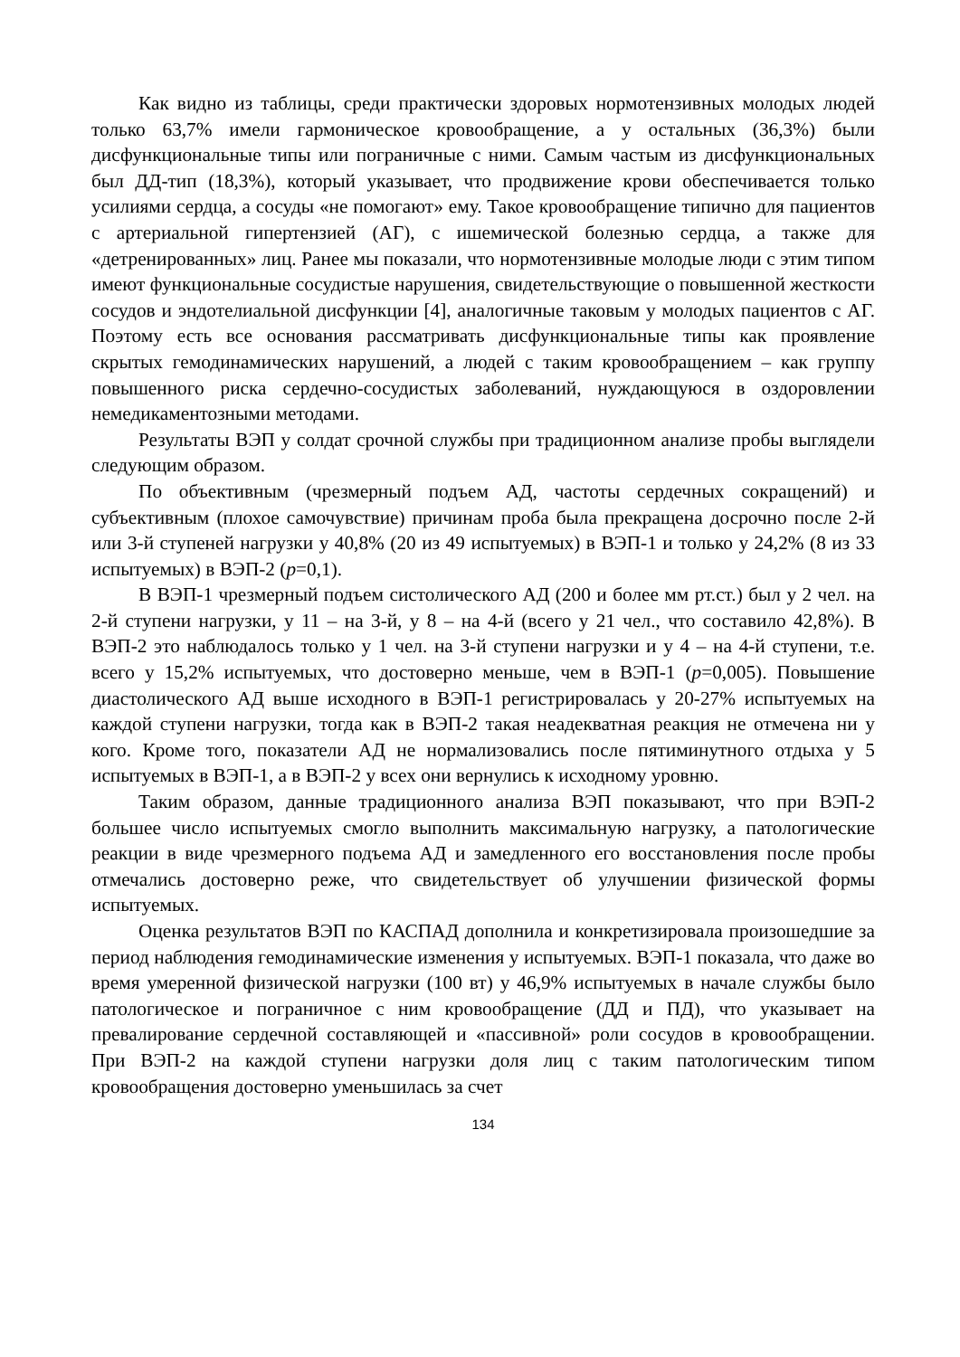Как видно из таблицы, среди практически здоровых нормотензивных молодых людей только 63,7% имели гармоническое кровообращение, а у остальных (36,3%) были дисфункциональные типы или пограничные с ними. Самым частым из дисфункциональных был ДД-тип (18,3%), который указывает, что продвижение крови обеспечивается только усилиями сердца, а сосуды «не помогают» ему. Такое кровообращение типично для пациентов с артериальной гипертензией (АГ), с ишемической болезнью сердца, а также для «детренированных» лиц. Ранее мы показали, что нормотензивные молодые люди с этим типом имеют функциональные сосудистые нарушения, свидетельствующие о повышенной жесткости сосудов и эндотелиальной дисфункции [4], аналогичные таковым у молодых пациентов с АГ. Поэтому есть все основания рассматривать дисфункциональные типы как проявление скрытых гемодинамических нарушений, а людей с таким кровообращением – как группу повышенного риска сердечно-сосудистых заболеваний, нуждающуюся в оздоровлении немедикаментозными методами.
Результаты ВЭП у солдат срочной службы при традиционном анализе пробы выглядели следующим образом.
По объективным (чрезмерный подъем АД, частоты сердечных сокращений) и субъективным (плохое самочувствие) причинам проба была прекращена досрочно после 2-й или 3-й ступеней нагрузки у 40,8% (20 из 49 испытуемых) в ВЭП-1 и только у 24,2% (8 из 33 испытуемых) в ВЭП-2 (p=0,1).
В ВЭП-1 чрезмерный подъем систолического АД (200 и более мм рт.ст.) был у 2 чел. на 2-й ступени нагрузки, у 11 – на 3-й, у 8 – на 4-й (всего у 21 чел., что составило 42,8%). В ВЭП-2 это наблюдалось только у 1 чел. на 3-й ступени нагрузки и у 4 – на 4-й ступени, т.е. всего у 15,2% испытуемых, что достоверно меньше, чем в ВЭП-1 (p=0,005). Повышение диастолического АД выше исходного в ВЭП-1 регистрировалась у 20-27% испытуемых на каждой ступени нагрузки, тогда как в ВЭП-2 такая неадекватная реакция не отмечена ни у кого. Кроме того, показатели АД не нормализовались после пятиминутного отдыха у 5 испытуемых в ВЭП-1, а в ВЭП-2 у всех они вернулись к исходному уровню.
Таким образом, данные традиционного анализа ВЭП показывают, что при ВЭП-2 большее число испытуемых смогло выполнить максимальную нагрузку, а патологические реакции в виде чрезмерного подъема АД и замедленного его восстановления после пробы отмечались достоверно реже, что свидетельствует об улучшении физической формы испытуемых.
Оценка результатов ВЭП по КАСПАД дополнила и конкретизировала произошедшие за период наблюдения гемодинамические изменения у испытуемых. ВЭП-1 показала, что даже во время умеренной физической нагрузки (100 вт) у 46,9% испытуемых в начале службы было патологическое и пограничное с ним кровообращение (ДД и ПД), что указывает на превалирование сердечной составляющей и «пассивной» роли сосудов в кровообращении. При ВЭП-2 на каждой ступени нагрузки доля лиц с таким патологическим типом кровообращения достоверно уменьшилась за счет
134